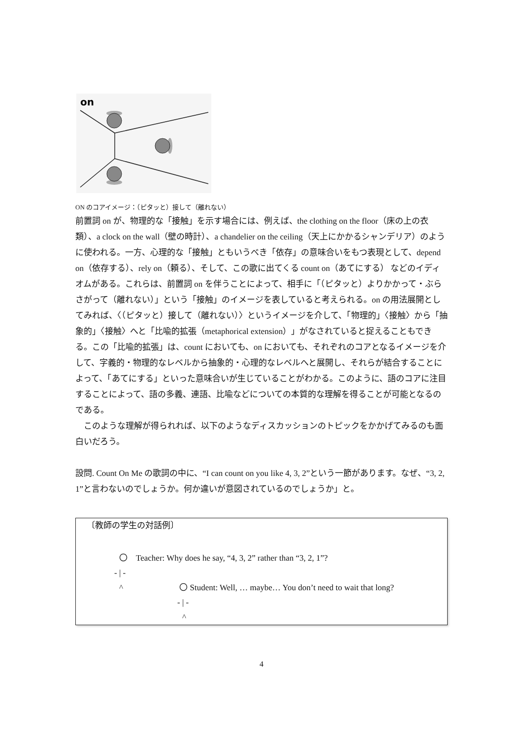on
ON のコアイメージ：（ピタッと）接して（離れない）
前置詞 on が、物理的な「接触」を示す場合には、例えば、the clothing on the floor（床の上の衣類）、a clock on the wall（壁の時計）、a chandelier on the ceiling（天上にかかるシャンデリア）のように使われる。一方、心理的な「接触」ともいうべき「依存」の意味合いをもつ表現として、depend on（依存する）、rely on（頼る）、そして、この歌に出てくる count on（あてにする） などのイディオムがある。これらは、前置詞 on を伴うことによって、相手に「（ピタッと）よりかかって・ぶらさがって（離れない）」という「接触」のイメージを表していると考えられる。on の用法展開としてみれば、〈（ピタッと）接して（離れない）〉というイメージを介して、「物理的」〈接触〉から「抽象的」〈接触〉へと「比喩的拡張（metaphorical extension）」がなされていると捉えることもできる。この「比喩的拡張」は、count においても、on においても、それぞれのコアとなるイメージを介して、字義的・物理的なレベルから抽象的・心理的なレベルへと展開し、それらが結合することによって、「あてにする」といった意味合いが生じていることがわかる。このように、語のコアに注目することによって、語の多義、連語、比喩などについての本質的な理解を得ることが可能となるのである。
　このような理解が得られれば、以下のようなディスカッションのトピックをかかげてみるのも面白いだろう。
設問. Count On Me の歌詞の中に、“I can count on you like 4, 3, 2”という一節があります。なぜ、“3, 2, 1”と言わないのでしょうか。何か違いが意図されているのでしょうか」と。
〔教師の学生の対話例〕
〇　Teacher: Why does he say, “4, 3, 2” rather than “3, 2, 1”?
- | -
^ 〇 Student: Well, … maybe… You don’t need to wait that long?
- | -
^
4